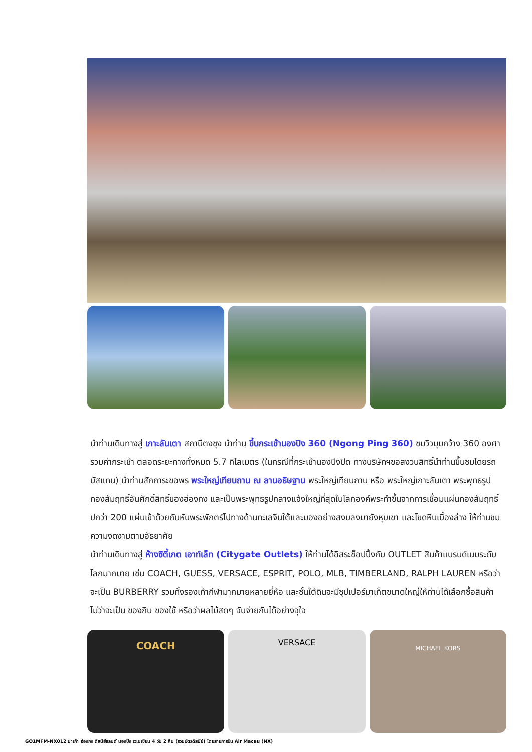นำท่านเดินทางสู่ เกาะลันเตา สถานีตงชุง นำท่าน ขึ้นกระเช้านองปิง 360 (Ngong Ping 360) ชมวิวมุมกว้าง 360 องศา รวมค่ากระเช้า ตลอดระยะทางทั้งหมด 5.7 กิโลเมตร (ในกรณีที่กระเช้านองปิงปิด ทางบริษัทฯขอสงวนสิทธิ์นำท่านขึ้นชมโดยรถบัสแทน) นำท่านสักการะขอพร พระใหญ่เทียนถาน ณ ลานอธิษฐาน พระใหญ่เทียนถาน หรือ พระใหญ่เกาะลันเตา พระพุทธรูปทองสัมฤทธิ์อันศักดิ์สิทธิ์ของฮ่องกง และเป็นพระพุทธรูปกลางแจ้งใหญ่ที่สุดในโลกองค์พระทำขึ้นจากการเชื่อมแผ่นทองสัมฤทธิ์ปกว่า 200 แผ่นเข้าด้วยกันหันพระพักตร์ไปทางด้านทะเลจีนใต้และมองอย่างสงบลงมายังหุบเขา และโขดหินเบื้องล่าง ให้ท่านชมความงดงามตามอัธยาศัย
นำท่านเดินทางสู่ ห้างซิตี้เกต เอาท์เล็ท (Citygate Outlets) ให้ท่านได้อิสระช็อปปิ้งกับ OUTLET สินค้าแบรนด์เนมระดับโลกมากมาย เช่น COACH, GUESS, VERSACE, ESPRIT, POLO, MLB, TIMBERLAND, RALPH LAUREN หรือว่าจะเป็น BURBERRY รวมทั้งรองเท้ากีฬามากมายหลายยี่ห้อ และชั้นใต้ดินจะมีซุปเปอร์มาเก็ตขนาดใหญ่ให้ท่านได้เลือกซื้อสินค้า ไม่ว่าจะเป็น ของกิน ของใช้ หรือว่าผลไม้สดๆ จับจ่ายกันได้อย่างจุใจ
COACH
VERSACE
MICHAEL KORS
GO1MFM-NX012 มาเก๊า ฮ่องกง ดิสนีย์แลนด์ นองปิง เวเนเชียน 4 วัน 2 คืน (รวมบัตรดิสนีย์) โดยสายการบิน Air Macau (NX)